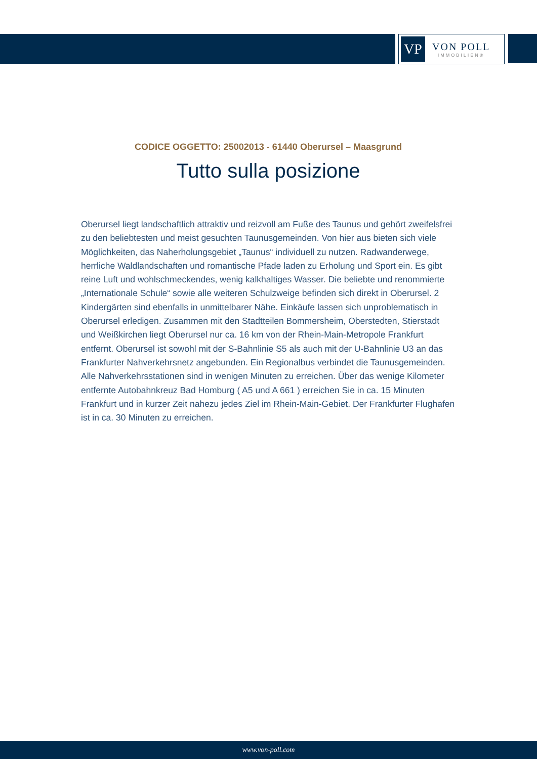VP
VON POLL
IMMOBILIEN®
CODICE OGGETTO: 25002013 - 61440 Oberursel – Maasgrund
Tutto sulla posizione
Oberursel liegt landschaftlich attraktiv und reizvoll am Fuße des Taunus und gehört zweifelsfrei zu den beliebtesten und meist gesuchten Taunusgemeinden. Von hier aus bieten sich viele Möglichkeiten, das Naherholungsgebiet „Taunus“ individuell zu nutzen. Radwanderwege, herrliche Waldlandschaften und romantische Pfade laden zu Erholung und Sport ein. Es gibt reine Luft und wohlschmeckendes, wenig kalkhaltiges Wasser. Die beliebte und renommierte „Internationale Schule“ sowie alle weiteren Schulzweige befinden sich direkt in Oberursel. 2 Kindergärten sind ebenfalls in unmittelbarer Nähe. Einkäufe lassen sich unproblematisch in Oberursel erledigen. Zusammen mit den Stadtteilen Bommersheim, Oberstedten, Stierstadt und Weißkirchen liegt Oberursel nur ca. 16 km von der Rhein-Main-Metropole Frankfurt entfernt. Oberursel ist sowohl mit der S-Bahnlinie S5 als auch mit der U-Bahnlinie U3 an das Frankfurter Nahverkehrsnetz angebunden. Ein Regionalbus verbindet die Taunusgemeinden. Alle Nahverkehrsstationen sind in wenigen Minuten zu erreichen. Über das wenige Kilometer entfernte Autobahnkreuz Bad Homburg ( A5 und A 661 ) erreichen Sie in ca. 15 Minuten Frankfurt und in kurzer Zeit nahezu jedes Ziel im Rhein-Main-Gebiet. Der Frankfurter Flughafen ist in ca. 30 Minuten zu erreichen.
www.von-poll.com